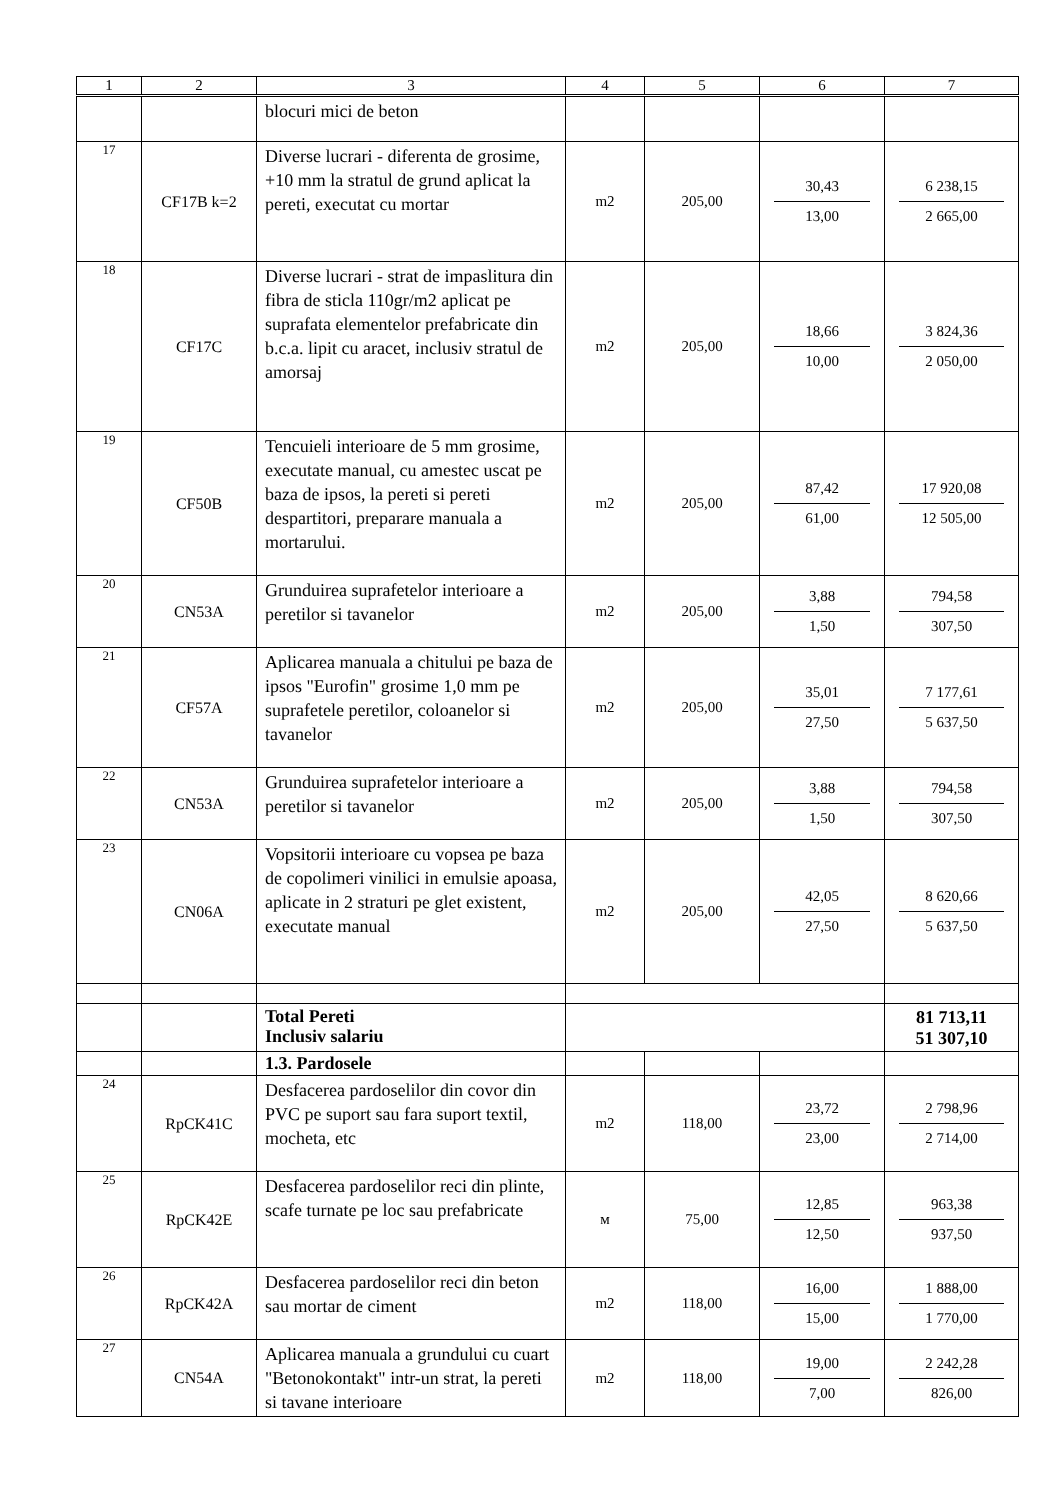| 1 | 2 | 3 | 4 | 5 | 6 | 7 |
| --- | --- | --- | --- | --- | --- | --- |
| | | blocuri mici de beton | | | | |
| 17 | CF17B k=2 | Diverse lucrari - diferenta de grosime, +10 mm la stratul de grund aplicat la pereti, executat cu mortar | m2 | 205,00 | 30,43 13,00 | 6 238,15 2 665,00 |
| 18 | CF17C | Diverse lucrari - strat de impaslitura din fibra de sticla 110gr/m2 aplicat pe suprafata elementelor prefabricate din b.c.a. lipit cu aracet, inclusiv stratul de amorsaj | m2 | 205,00 | 18,66 10,00 | 3 824,36 2 050,00 |
| 19 | CF50B | Tencuieli interioare de 5 mm grosime, executate manual, cu amestec uscat pe baza de ipsos, la pereti si pereti despartitori, preparare manuala a mortarului. | m2 | 205,00 | 87,42 61,00 | 17 920,08 12 505,00 |
| 20 | CN53A | Grunduirea suprafetelor interioare a peretilor si tavanelor | m2 | 205,00 | 3,88 1,50 | 794,58 307,50 |
| 21 | CF57A | Aplicarea manuala a chitului pe baza de ipsos "Eurofin" grosime 1,0 mm pe suprafetele peretilor, coloanelor si tavanelor | m2 | 205,00 | 35,01 27,50 | 7 177,61 5 637,50 |
| 22 | CN53A | Grunduirea suprafetelor interioare a peretilor si tavanelor | m2 | 205,00 | 3,88 1,50 | 794,58 307,50 |
| 23 | CN06A | Vopsitorii interioare cu vopsea pe baza de copolimeri vinilici in emulsie apoasa, aplicate in 2 straturi pe glet existent, executate manual | m2 | 205,00 | 42,05 27,50 | 8 620,66 5 637,50 |
| | | Total Pereti Inclusiv salariu | | | | 81 713,11 51 307,10 |
| | | 1.3. Pardosele | | | | |
| 24 | RpCK41C | Desfacerea pardoselilor din covor din PVC pe suport sau fara suport textil, mocheta, etc | m2 | 118,00 | 23,72 23,00 | 2 798,96 2 714,00 |
| 25 | RpCK42E | Desfacerea pardoselilor reci din plinte, scafe turnate pe loc sau prefabricate | м | 75,00 | 12,85 12,50 | 963,38 937,50 |
| 26 | RpCK42A | Desfacerea pardoselilor reci din beton sau mortar de ciment | m2 | 118,00 | 16,00 15,00 | 1 888,00 1 770,00 |
| 27 | CN54A | Aplicarea manuala a grundului cu cuart "Betonokontakt" intr-un strat, la pereti si tavane interioare | m2 | 118,00 | 19,00 7,00 | 2 242,28 826,00 |